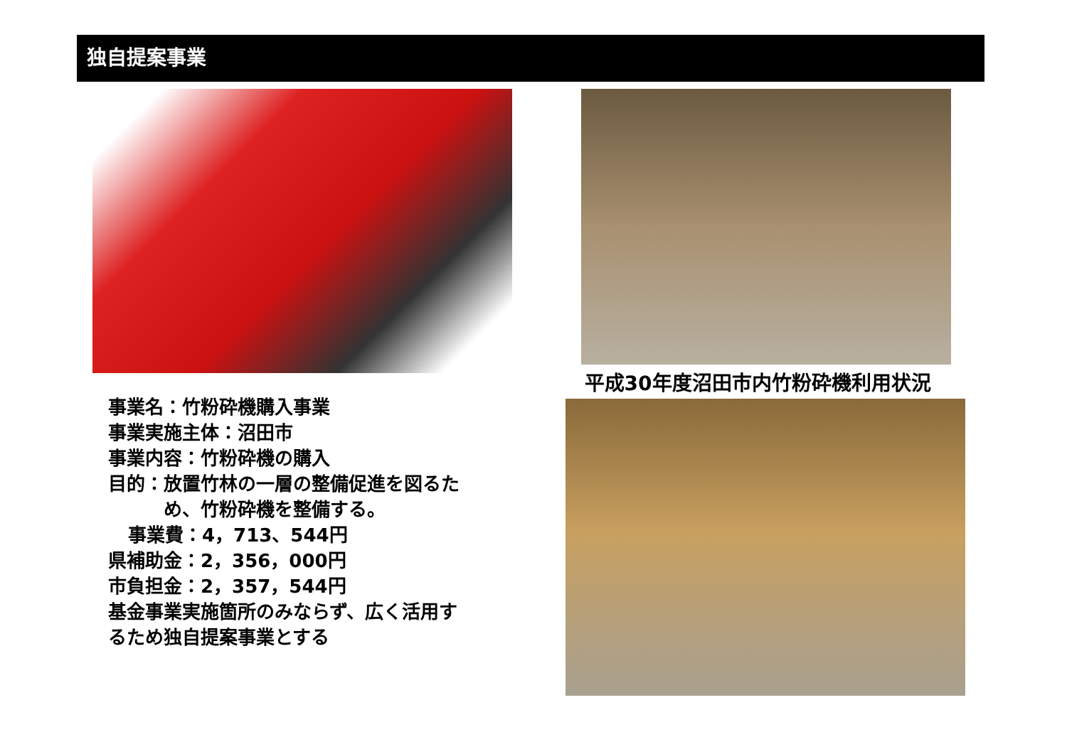独自提案事業
事業名：竹粉砕機購入事業
事業実施主体：沼田市
事業内容：竹粉砕機の購入
目的：放置竹林の一層の整備促進を図るた
め、竹粉砕機を整備する。
事業費：4，713、544円
県補助金：2，356，000円
市負担金：2，357，544円
基金事業実施箇所のみならず、広く活用す
るため独自提案事業とする
平成30年度沼田市内竹粉砕機利用状況